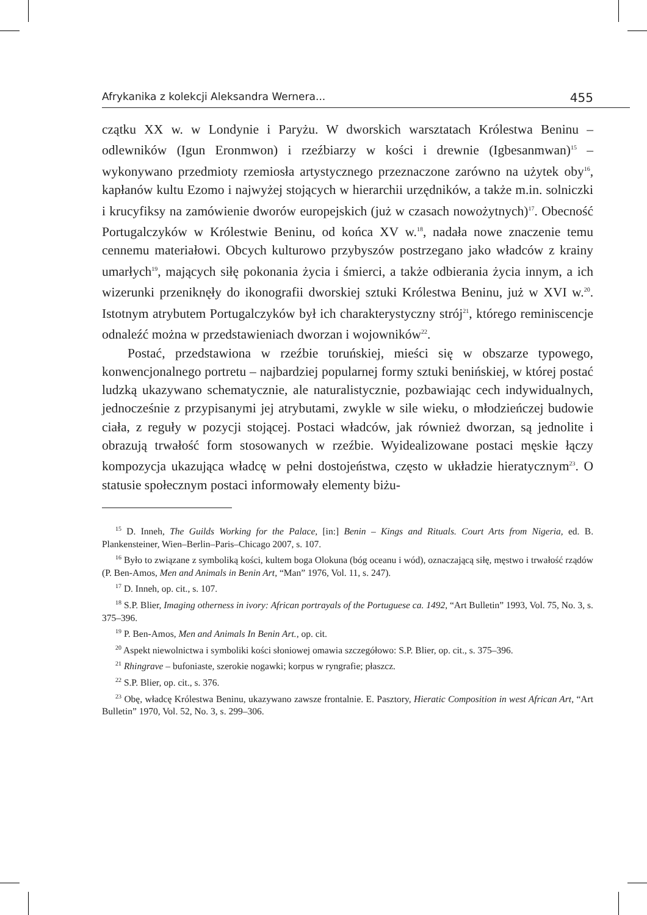Afrykanika z kolekcji Aleksandra Wernera... 455
czątku XX w. w Londynie i Paryżu. W dworskich warsztatach Królestwa Beninu – odlewników (Igun Eronmwon) i rzeźbiarzy w kości i drewnie (Igbesanmwan)<sup>15</sup> – wykonywano przedmioty rzemiosła artystycznego przeznaczone zarówno na użytek oby<sup>16</sup>, kapłanów kultu Ezomo i najwyżej stojących w hierarchii urzędników, a także m.in. solniczki i krucyfiksy na zamówienie dworów europejskich (już w czasach nowożytnych)<sup>17</sup>. Obecność Portugalczyków w Królestwie Beninu, od końca XV w.<sup>18</sup>, nadała nowe znaczenie temu cennemu materiałowi. Obcych kulturowo przybyszów postrzegano jako władców z krainy umarłych<sup>19</sup>, mających siłę pokonania życia i śmierci, a także odbierania życia innym, a ich wizerunki przeniknęły do ikonografii dworskiej sztuki Królestwa Beninu, już w XVI w.<sup>20</sup>. Istotnym atrybutem Portugalczyków był ich charakterystyczny strój<sup>21</sup>, którego reminiscencje odnaleźć można w przedstawieniach dworzan i wojowników<sup>22</sup>.
Postać, przedstawiona w rzeźbie toruńskiej, mieści się w obszarze typowego, konwencjonalnego portretu – najbardziej popularnej formy sztuki benińskiej, w której postać ludzką ukazywano schematycznie, ale naturalistycznie, pozbawiając cech indywidualnych, jednocześnie z przypisanymi jej atrybutami, zwykle w sile wieku, o młodzieńczej budowie ciała, z reguły w pozycji stojącej. Postaci władców, jak również dworzan, są jednolite i obrazują trwałość form stosowanych w rzeźbie. Wyidealizowane postaci męskie łączy kompozycja ukazująca władcę w pełni dostojeństwa, często w układzie hieratycznym<sup>23</sup>. O statusie społecznym postaci informowały elementy biżu-
<sup>15</sup> D. Inneh, The Guilds Working for the Palace, [in:] Benin – Kings and Rituals. Court Arts from Nigeria, ed. B. Plankensteiner, Wien–Berlin–Paris–Chicago 2007, s. 107.
<sup>16</sup> Było to związane z symboliką kości, kultem boga Olokuna (bóg oceanu i wód), oznaczającą siłę, męstwo i trwałość rządów (P. Ben-Amos, Men and Animals in Benin Art, “Man” 1976, Vol. 11, s. 247).
<sup>17</sup> D. Inneh, op. cit., s. 107.
<sup>18</sup> S.P. Blier, Imaging otherness in ivory: African portrayals of the Portuguese ca. 1492, “Art Bulletin” 1993, Vol. 75, No. 3, s. 375–396.
<sup>19</sup> P. Ben-Amos, Men and Animals In Benin Art., op. cit.
<sup>20</sup> Aspekt niewolnictwa i symboliki kości słoniowej omawia szczegółowo: S.P. Blier, op. cit., s. 375–396.
<sup>21</sup> Rhingrave – bufoniaste, szerokie nogawki; korpus w ryngrafie; płaszcz.
<sup>22</sup> S.P. Blier, op. cit., s. 376.
<sup>23</sup> Obę, władcę Królestwa Beninu, ukazywano zawsze frontalnie. E. Pasztory, Hieratic Composition in west African Art, “Art Bulletin” 1970, Vol. 52, No. 3, s. 299–306.